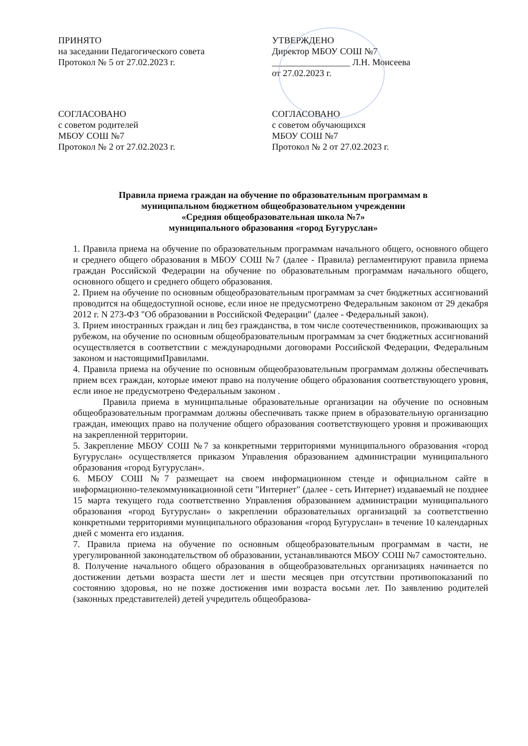ПРИНЯТО
на заседании Педагогического совета
Протокол № 5 от 27.02.2023 г.
УТВЕРЖДЕНО
Директор МБОУ СОШ №7
_________________ Л.Н. Моисеева
от 27.02.2023 г.
СОГЛАСОВАНО
с советом родителей
МБОУ СОШ №7
Протокол № 2 от 27.02.2023 г.
СОГЛАСОВАНО
с советом обучающихся
МБОУ СОШ №7
Протокол № 2 от 27.02.2023 г.
Правила приема граждан на обучение по образовательным программам в
муниципальном бюджетном общеобразовательном учреждении
«Средняя общеобразовательная школа №7»
муниципального образования «город Бугуруслан»
1. Правила приема на обучение по образовательным программам начального общего, основного общего и среднего общего образования в МБОУ СОШ №7 (далее - Правила) регламентируют правила приема граждан Российской Федерации на обучение по образовательным программам начального общего, основного общего и среднего общего образования.
2. Прием на обучение по основным общеобразовательным программам за счет бюджетных ассигнований проводится на общедоступной основе, если иное не предусмотрено Федеральным законом от 29 декабря 2012 г. N 273-ФЗ "Об образовании в Российской Федерации" (далее - Федеральный закон).
3. Прием иностранных граждан и лиц без гражданства, в том числе соотечественников, проживающих за рубежом, на обучение по основным общеобразовательным программам за счет бюджетных ассигнований осуществляется в соответствии с международными договорами Российской Федерации, Федеральным законом и настоящимиПравилами.
4. Правила приема на обучение по основным общеобразовательным программам должны обеспечивать прием всех граждан, которые имеют право на получение общего образования соответствующего уровня, если иное не предусмотрено Федеральным законом .
Правила приема в муниципальные образовательные организации на обучение по основным общеобразовательным программам должны обеспечивать также прием в образовательную организацию граждан, имеющих право на получение общего образования соответствующего уровня и проживающих на закрепленной территории.
5. Закрепление МБОУ СОШ №7 за конкретными территориями муниципального образования «город Бугуруслан» осуществляется приказом Управления образованием администрации муниципального образования «город Бугуруслан».
6. МБОУ СОШ №7 размещает на своем информационном стенде и официальном сайте в информационно-телекоммуникационной сети "Интернет" (далее - сеть Интернет) издаваемый не позднее 15 марта текущего года соответственно Управления образованием администрации муниципального образования «город Бугуруслан» о закреплении образовательных организаций за соответственно конкретными территориями муниципального образования «город Бугуруслан» в течение 10 календарных дней с момента его издания.
7. Правила приема на обучение по основным общеобразовательным программам в части, не урегулированной законодательством об образовании, устанавливаются МБОУ СОШ №7 самостоятельно.
8. Получение начального общего образования в общеобразовательных организациях начинается по достижении детьми возраста шести лет и шести месяцев при отсутствии противопоказаний по состоянию здоровья, но не позже достижения ими возраста восьми лет. По заявлению родителей (законных представителей) детей учредитель общеобразова-